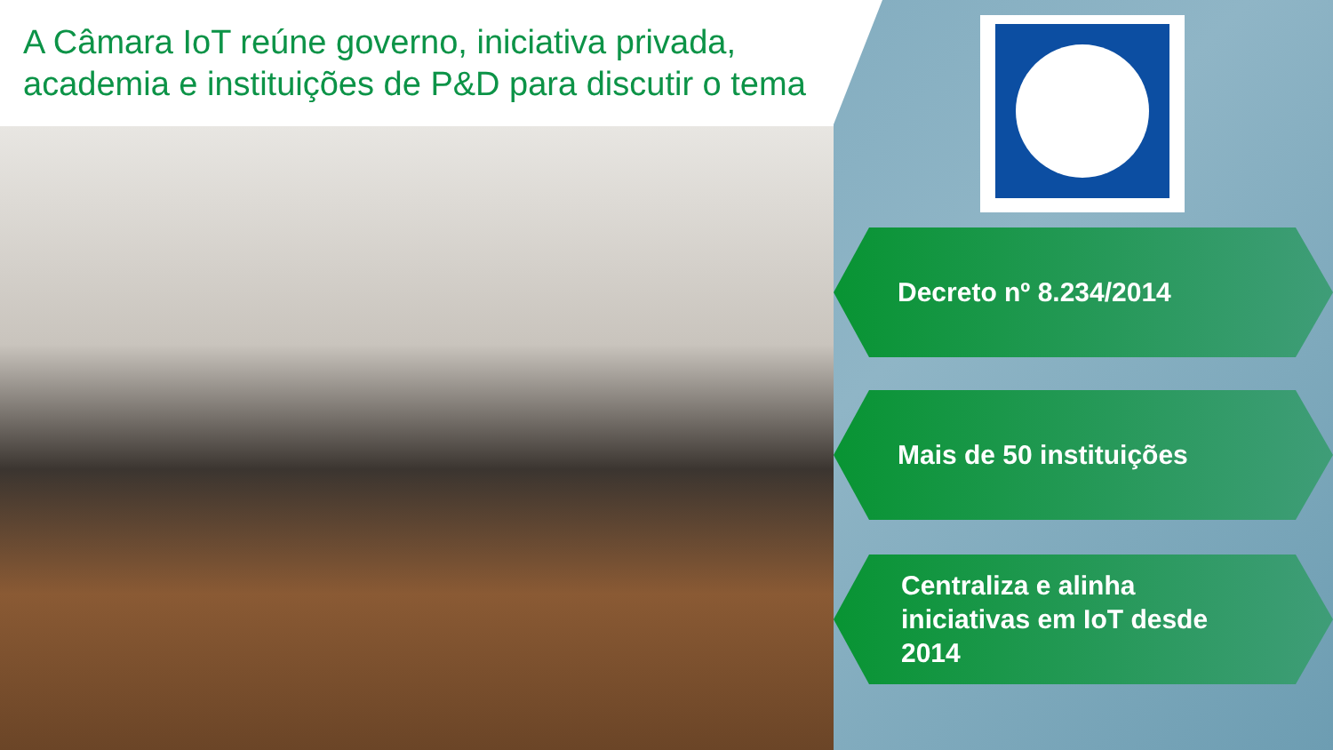A Câmara IoT reúne governo, iniciativa privada, academia e instituições de P&D para discutir o tema
Decreto nº 8.234/2014
Mais de 50 instituições
Centraliza e alinha
iniciativas em IoT desde
2014